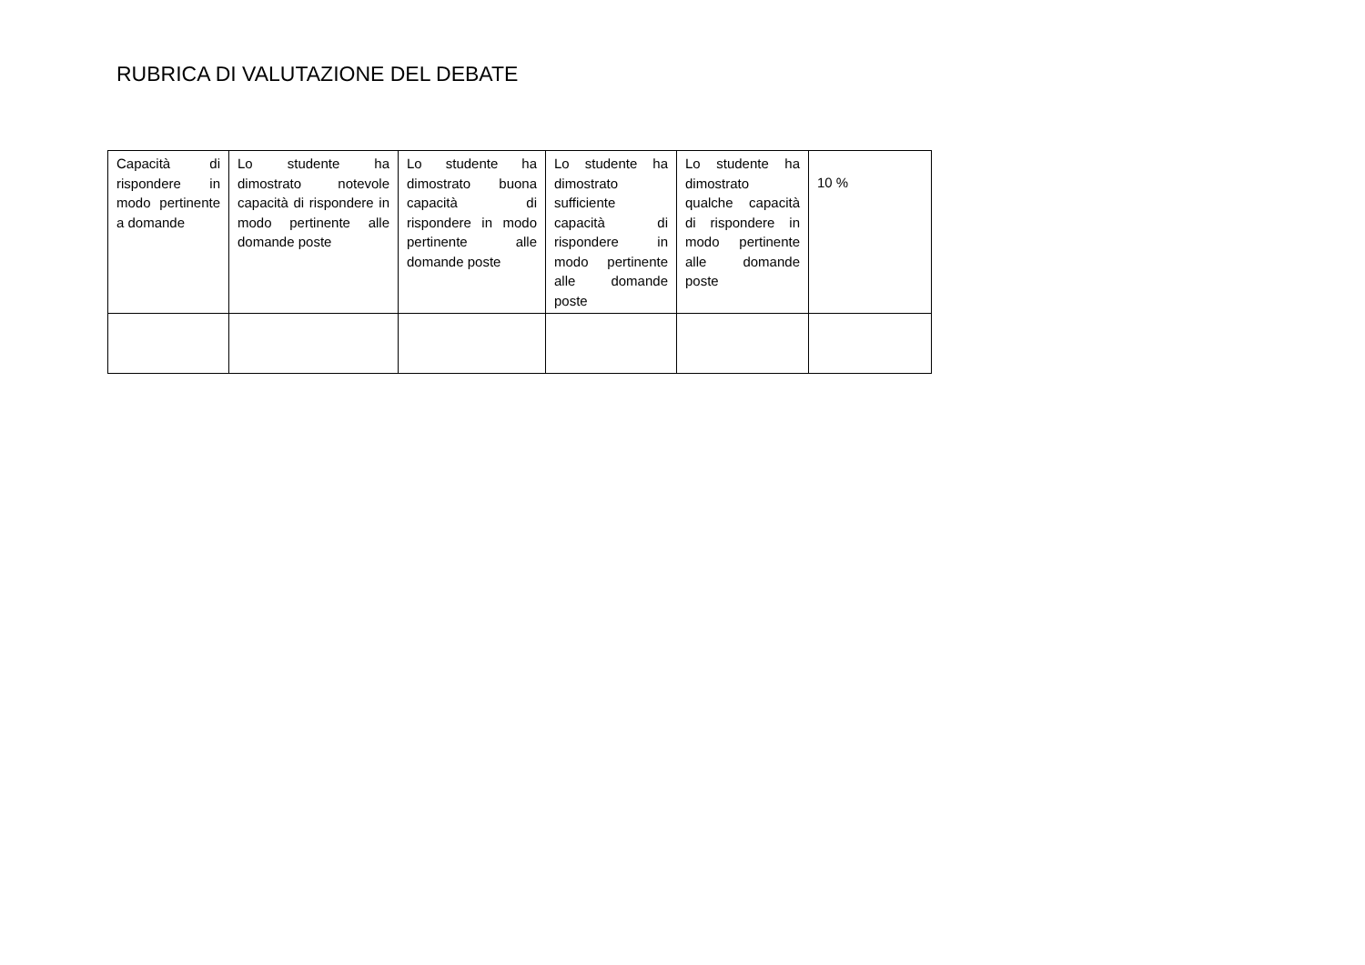RUBRICA DI VALUTAZIONE DEL DEBATE
| Capacità di rispondere in modo pertinente a domande | Lo studente ha dimostrato notevole capacità di rispondere in modo pertinente alle domande poste | Lo studente ha dimostrato buona capacità di rispondere in modo pertinente alle domande poste | Lo studente ha dimostrato sufficiente capacità di rispondere in modo pertinente alle domande poste | Lo studente ha dimostrato qualche capacità di rispondere in modo pertinente alle domande poste | 10 % |